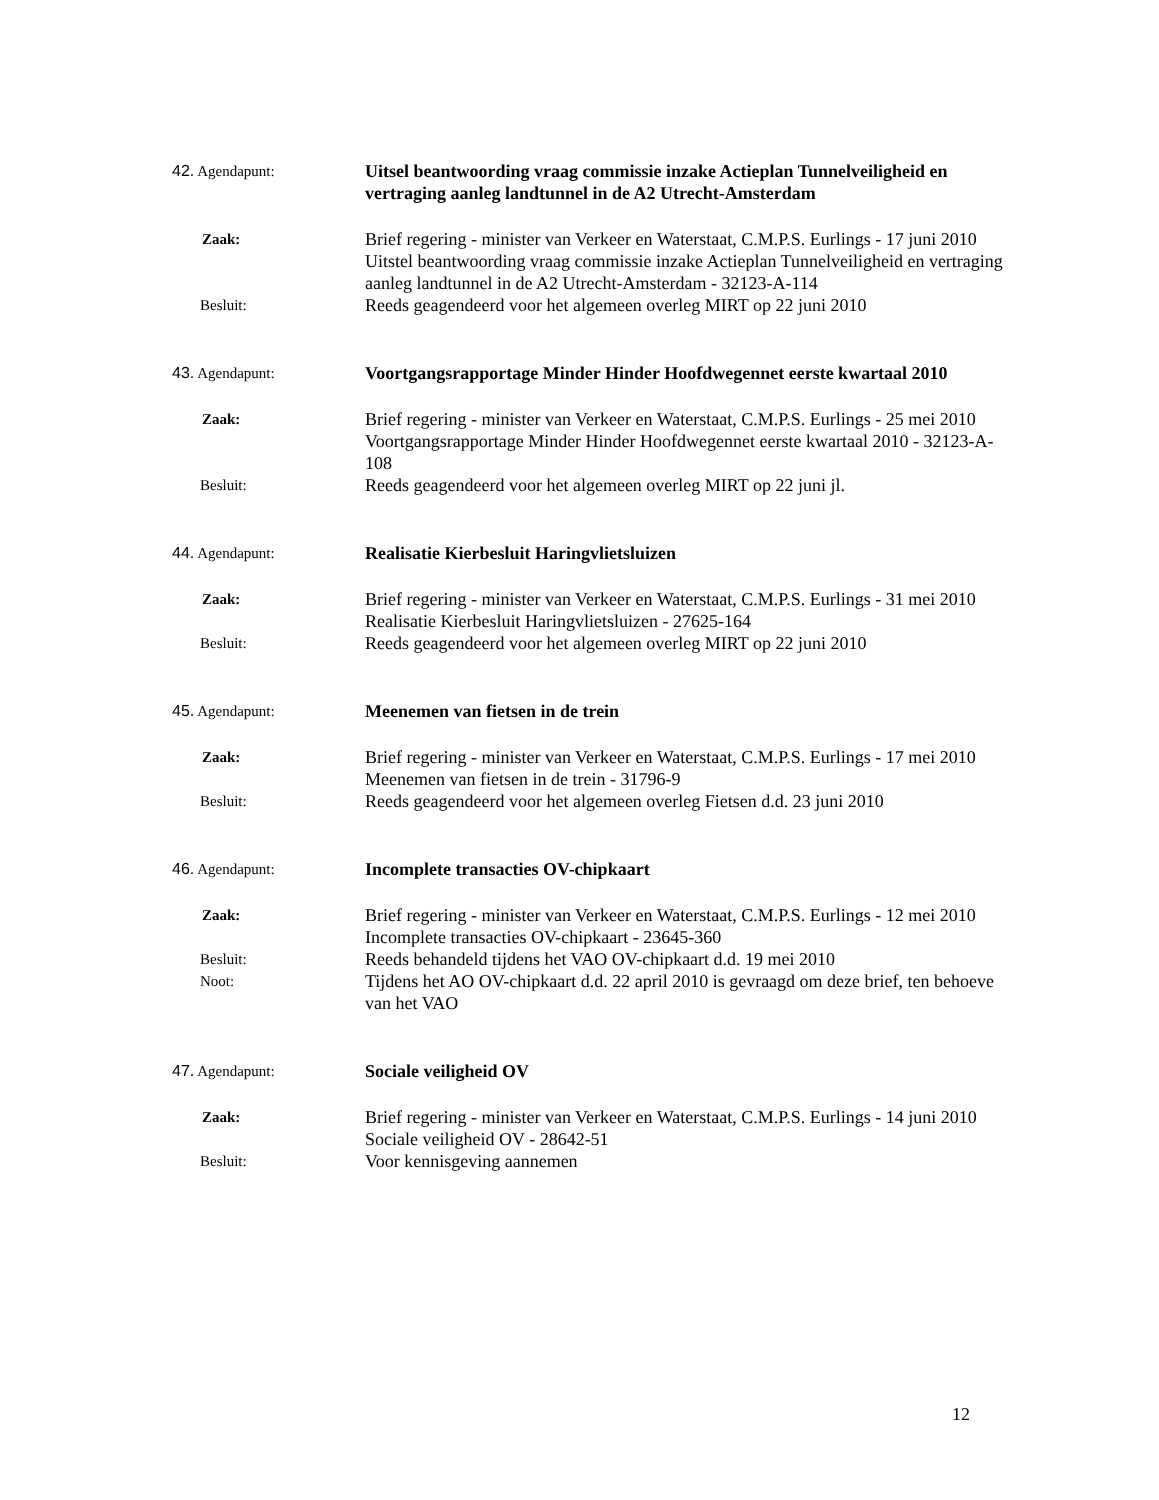42. Agendapunt:
Uitsel beantwoording vraag commissie inzake Actieplan Tunnelveiligheid en vertraging aanleg landtunnel in de A2 Utrecht-Amsterdam
Zaak:
Brief regering - minister van Verkeer en Waterstaat, C.M.P.S. Eurlings - 17 juni 2010
Uitstel beantwoording vraag commissie inzake Actieplan Tunnelveiligheid en vertraging aanleg landtunnel in de A2 Utrecht-Amsterdam - 32123-A-114
Besluit:
Reeds geagendeerd voor het algemeen overleg MIRT op 22 juni 2010
43. Agendapunt:
Voortgangsrapportage Minder Hinder Hoofdwegennet eerste kwartaal 2010
Zaak:
Brief regering - minister van Verkeer en Waterstaat, C.M.P.S. Eurlings - 25 mei 2010
Voortgangsrapportage Minder Hinder Hoofdwegennet eerste kwartaal 2010 - 32123-A-108
Besluit:
Reeds geagendeerd voor het algemeen overleg MIRT op 22 juni jl.
44. Agendapunt:
Realisatie Kierbesluit Haringvlietsluizen
Zaak:
Brief regering - minister van Verkeer en Waterstaat, C.M.P.S. Eurlings - 31 mei 2010
Realisatie Kierbesluit Haringvlietsluizen - 27625-164
Besluit:
Reeds geagendeerd voor het algemeen overleg MIRT op 22 juni 2010
45. Agendapunt:
Meenemen van fietsen in de trein
Zaak:
Brief regering - minister van Verkeer en Waterstaat, C.M.P.S. Eurlings - 17 mei 2010
Meenemen van fietsen in de trein - 31796-9
Besluit:
Reeds geagendeerd voor het algemeen overleg Fietsen d.d. 23 juni 2010
46. Agendapunt:
Incomplete transacties OV-chipkaart
Zaak:
Brief regering - minister van Verkeer en Waterstaat, C.M.P.S. Eurlings - 12 mei 2010
Incomplete transacties OV-chipkaart - 23645-360
Besluit:
Reeds behandeld tijdens het VAO OV-chipkaart d.d. 19 mei 2010
Noot:
Tijdens het AO OV-chipkaart d.d. 22 april 2010 is gevraagd om deze brief, ten behoeve van het VAO
47. Agendapunt:
Sociale veiligheid OV
Zaak:
Brief regering - minister van Verkeer en Waterstaat, C.M.P.S. Eurlings - 14 juni 2010
Sociale veiligheid OV - 28642-51
Besluit:
Voor kennisgeving aannemen
12